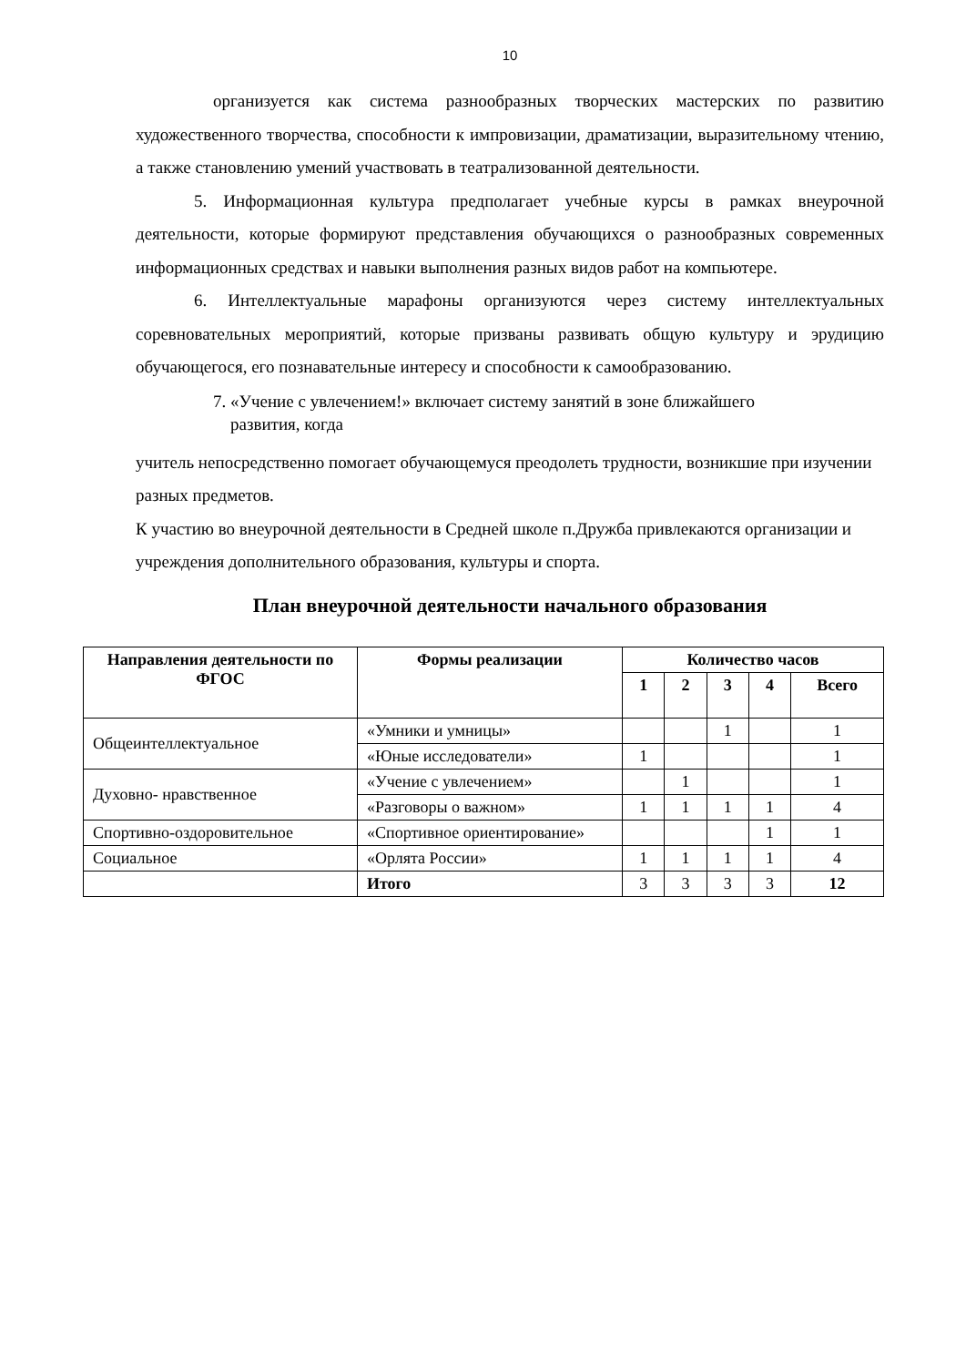10
организуется как система разнообразных творческих мастерских по развитию художественного творчества, способности к импровизации, драматизации, выразительному чтению, а также становлению умений участвовать в театрализованной деятельности.
5. Информационная культура предполагает учебные курсы в рамках внеурочной деятельности, которые формируют представления обучающихся о разнообразных современных информационных средствах и навыки выполнения разных видов работ на компьютере.
6. Интеллектуальные марафоны организуются через систему интеллектуальных соревновательных мероприятий, которые призваны развивать общую культуру и эрудицию обучающегося, его познавательные интересу и способности к самообразованию.
7. «Учение с увлечением!» включает систему занятий в зоне ближайшего
развития, когда
учитель непосредственно помогает обучающемуся преодолеть трудности, возникшие при изучении разных предметов.
К участию во внеурочной деятельности в Средней школе п.Дружба привлекаются организации и учреждения дополнительного образования, культуры и спорта.
План внеурочной деятельности начального образования
| Направления деятельности по ФГОС | Формы реализации | Количество часов | | | | |
| --- | --- | --- | --- | --- | --- | --- |
| | | 1 | 2 | 3 | 4 | Всего |
| Общеинтеллектуальное | «Умники и умницы» | | | 1 | | 1 |
| | «Юные исследователи» | 1 | | | | 1 |
| Духовно- нравственное | «Учение с увлечением» | | 1 | | | 1 |
| | «Разговоры о важном» | 1 | 1 | 1 | 1 | 4 |
| Спортивно-оздоровительное | «Спортивное ориентирование» | | | | 1 | 1 |
| Социальное | «Орлята России» | 1 | 1 | 1 | 1 | 4 |
| | Итого | 3 | 3 | 3 | 3 | 12 |